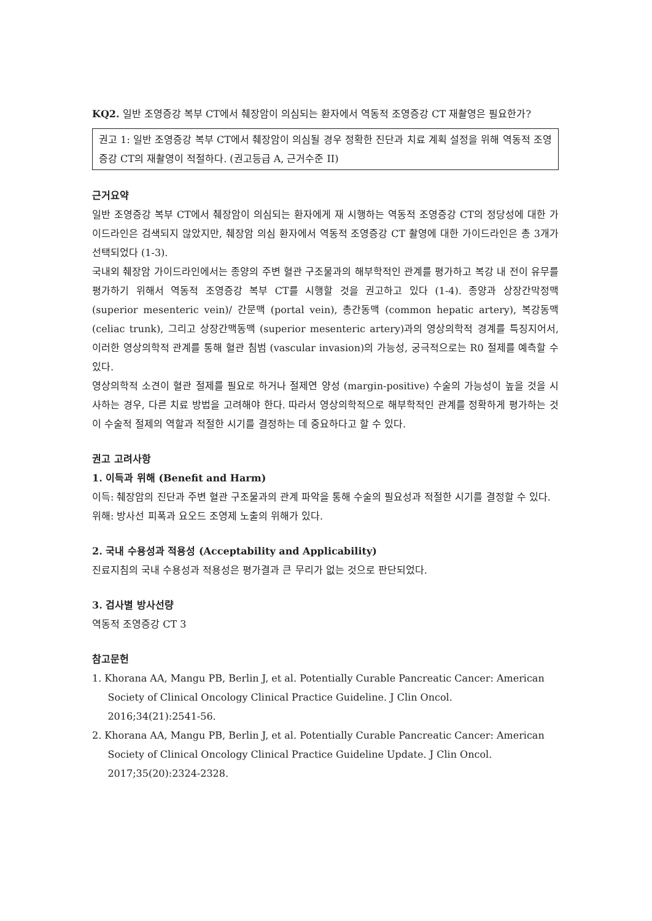KQ2. 일반 조영증강 복부 CT에서 췌장암이 의심되는 환자에서 역동적 조영증강 CT 재촬영은 필요한가?
권고 1: 일반 조영증강 복부 CT에서 췌장암이 의심될 경우 정확한 진단과 치료 계획 설정을 위해 역동적 조영증강 CT의 재촬영이 적절하다. (권고등급 A, 근거수준 II)
근거요약
일반 조영증강 복부 CT에서 췌장암이 의심되는 환자에게 재 시행하는 역동적 조영증강 CT의 정당성에 대한 가이드라인은 검색되지 않았지만, 췌장암 의심 환자에서 역동적 조영증강 CT 촬영에 대한 가이드라인은 총 3개가 선택되었다 (1-3).
국내외 췌장암 가이드라인에서는 종양의 주변 혈관 구조물과의 해부학적인 관계를 평가하고 복강 내 전이 유무를 평가하기 위해서 역동적 조영증강 복부 CT를 시행할 것을 권고하고 있다 (1-4). 종양과 상장간막정맥 (superior mesenteric vein)/ 간문맥 (portal vein), 총간동맥 (common hepatic artery), 복강동맥 (celiac trunk), 그리고 상장간맥동맥 (superior mesenteric artery)과의 영상의학적 경계를 특징지어서, 이러한 영상의학적 관계를 통해 혈관 침범 (vascular invasion)의 가능성, 궁극적으로는 R0 절제를 예측할 수 있다.
영상의학적 소견이 혈관 절제를 필요로 하거나 절제연 양성 (margin-positive) 수술의 가능성이 높을 것을 시사하는 경우, 다른 치료 방법을 고려해야 한다. 따라서 영상의학적으로 해부학적인 관계를 정확하게 평가하는 것이 수술적 절제의 역할과 적절한 시기를 결정하는 데 중요하다고 할 수 있다.
권고 고려사항
1. 이득과 위해 (Benefit and Harm)
이득: 췌장암의 진단과 주변 혈관 구조물과의 관계 파악을 통해 수술의 필요성과 적절한 시기를 결정할 수 있다.
위해: 방사선 피폭과 요오드 조영제 노출의 위해가 있다.
2. 국내 수용성과 적용성 (Acceptability and Applicability)
진료지침의 국내 수용성과 적용성은 평가결과 큰 무리가 없는 것으로 판단되었다.
3. 검사별 방사선량
역동적 조영증강 CT 3
참고문헌
1. Khorana AA, Mangu PB, Berlin J, et al. Potentially Curable Pancreatic Cancer: American
Society of Clinical Oncology Clinical Practice Guideline. J Clin Oncol.
2016;34(21):2541-56.
2. Khorana AA, Mangu PB, Berlin J, et al. Potentially Curable Pancreatic Cancer: American
Society of Clinical Oncology Clinical Practice Guideline Update. J Clin Oncol.
2017;35(20):2324-2328.